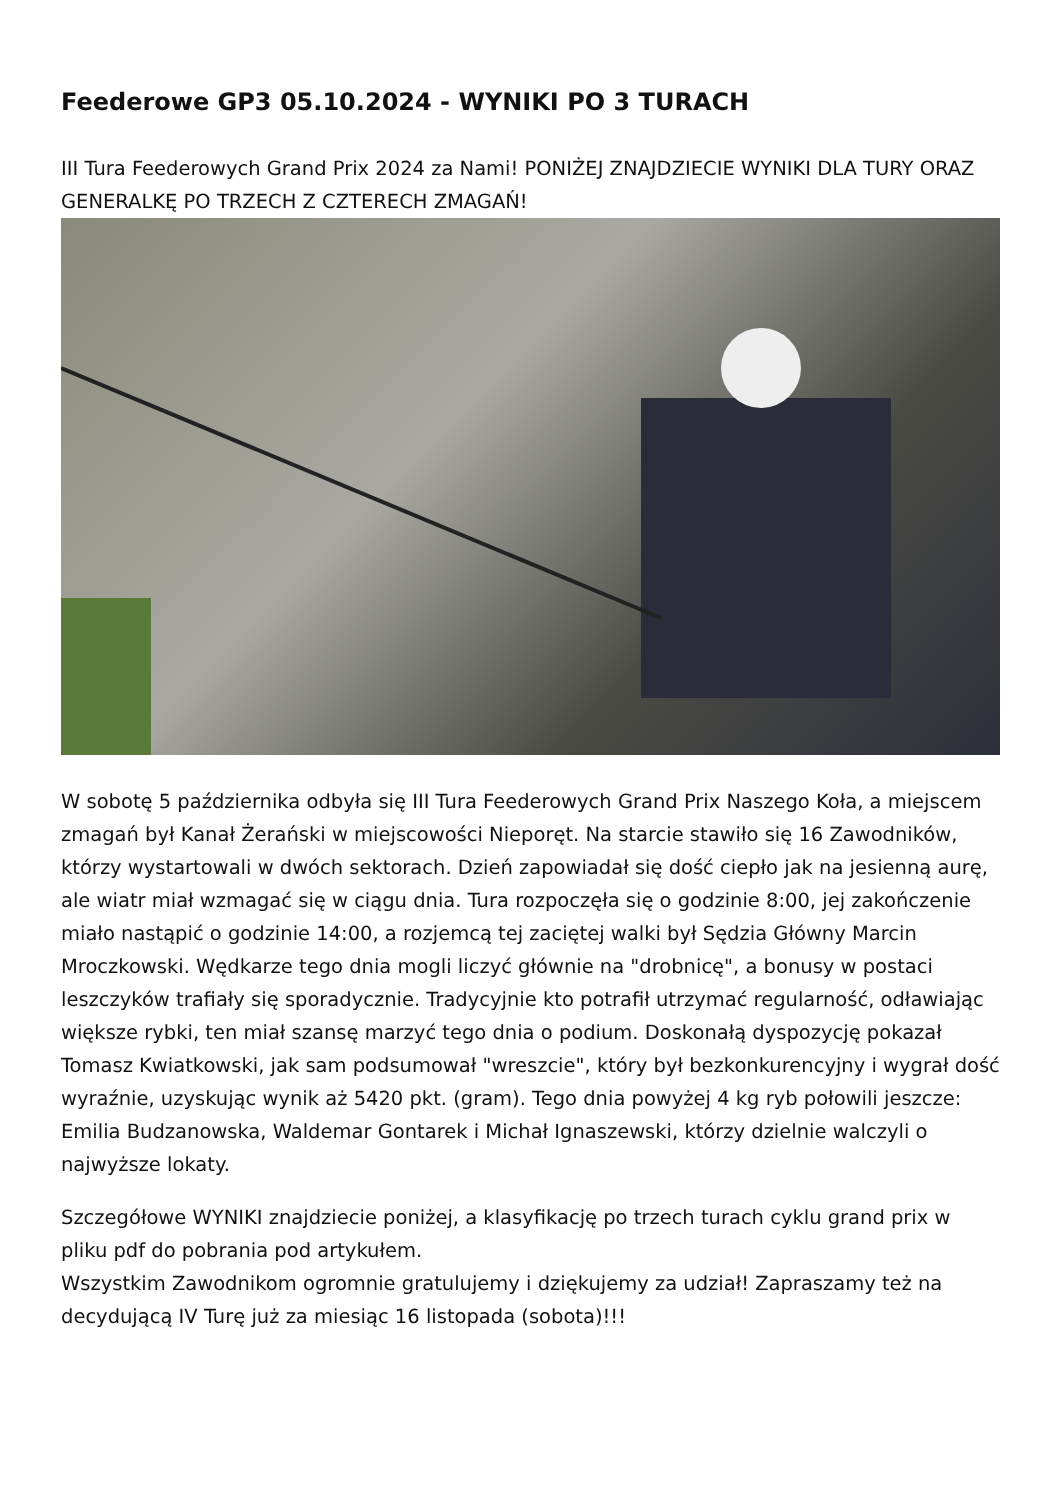Feederowe GP3 05.10.2024 - WYNIKI PO 3 TURACH
III Tura Feederowych Grand Prix 2024 za Nami! PONIŻEJ ZNAJDZIECIE WYNIKI DLA TURY ORAZ GENERALKĘ PO TRZECH Z CZTERECH ZMAGAŃ!
W sobotę 5 października odbyła się III Tura Feederowych Grand Prix Naszego Koła, a miejscem zmagań był Kanał Żerański w miejscowości Nieporęt. Na starcie stawiło się 16 Zawodników, którzy wystartowali w dwóch sektorach. Dzień zapowiadał się dość ciepło jak na jesienną aurę, ale wiatr miał wzmagać się w ciągu dnia. Tura rozpoczęła się o godzinie 8:00, jej zakończenie miało nastąpić o godzinie 14:00, a rozjemcą tej zaciętej walki był Sędzia Główny Marcin Mroczkowski. Wędkarze tego dnia mogli liczyć głównie na "drobnicę", a bonusy w postaci leszczyków trafiały się sporadycznie. Tradycyjnie kto potrafił utrzymać regularność, odławiając większe rybki, ten miał szansę marzyć tego dnia o podium. Doskonałą dyspozycję pokazał Tomasz Kwiatkowski, jak sam podsumował "wreszcie", który był bezkonkurencyjny i wygrał dość wyraźnie, uzyskując wynik aż 5420 pkt. (gram). Tego dnia powyżej 4 kg ryb połowili jeszcze: Emilia Budzanowska, Waldemar Gontarek i Michał Ignaszewski, którzy dzielnie walczyli o najwyższe lokaty.
Szczegółowe WYNIKI znajdziecie poniżej, a klasyfikację po trzech turach cyklu grand prix w pliku pdf do pobrania pod artykułem.
Wszystkim Zawodnikom ogromnie gratulujemy i dziękujemy za udział! Zapraszamy też na decydującą IV Turę już za miesiąc 16 listopada (sobota)!!!